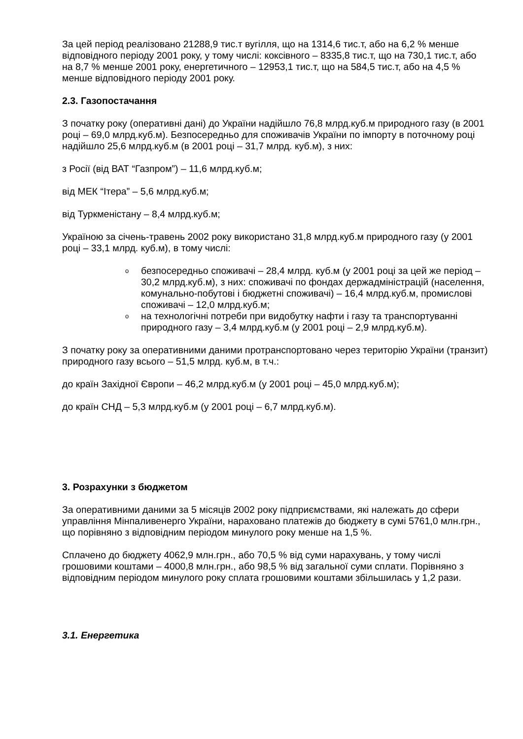За цей період реалізовано 21288,9 тис.т вугілля, що на 1314,6 тис.т, або на 6,2 % менше відповідного періоду 2001 року, у тому числі: коксівного – 8335,8 тис.т, що на 730,1 тис.т, або на 8,7 % менше 2001 року, енергетичного – 12953,1 тис.т, що на 584,5 тис.т, або на 4,5 % менше відповідного періоду 2001 року.
2.3. Газопостачання
З початку року (оперативні дані) до України надійшло 76,8 млрд.куб.м природного газу (в 2001 році – 69,0 млрд.куб.м). Безпосередньо для споживачів України по імпорту в поточному році надійшло 25,6 млрд.куб.м (в 2001 році – 31,7 млрд. куб.м), з них:
з Росії (від ВАТ “Газпром”) – 11,6 млрд.куб.м;
від МЕК “Ітера” – 5,6 млрд.куб.м;
від Туркменістану – 8,4 млрд.куб.м;
Україною за січень-травень 2002 року використано 31,8 млрд.куб.м природного газу (у 2001 році – 33,1 млрд. куб.м), в тому числі:
o безпосередньо споживачі – 28,4 млрд. куб.м (у 2001 році за цей же період – 30,2 млрд.куб.м), з них: споживачі по фондах держадміністрацій (населення, комунально-побутові і бюджетні споживачі) – 16,4 млрд.куб.м, промислові споживачі – 12,0 млрд.куб.м;
o на технологічні потреби при видобутку нафти і газу та транспортуванні природного газу – 3,4 млрд.куб.м (у 2001 році – 2,9 млрд.куб.м).
З початку року за оперативними даними протранспортовано через територію України (транзит) природного газу всього – 51,5 млрд. куб.м, в т.ч.:
до країн Західної Європи – 46,2 млрд.куб.м (у 2001 році – 45,0 млрд.куб.м);
до країн СНД – 5,3 млрд.куб.м (у 2001 році – 6,7 млрд.куб.м).
3. Розрахунки з бюджетом
За оперативними даними за 5 місяців 2002 року підприємствами, які належать до сфери управління Мінпаливенерго України, нараховано платежів до бюджету в сумі 5761,0 млн.грн., що порівняно з відповідним періодом минулого року менше на 1,5 %.
Сплачено до бюджету 4062,9 млн.грн., або 70,5 % від суми нарахувань, у тому числі грошовими коштами – 4000,8 млн.грн., або 98,5 % від загальної суми сплати. Порівняно з відповідним періодом минулого року сплата грошовими коштами збільшилась у 1,2 рази.
3.1. Енергетика